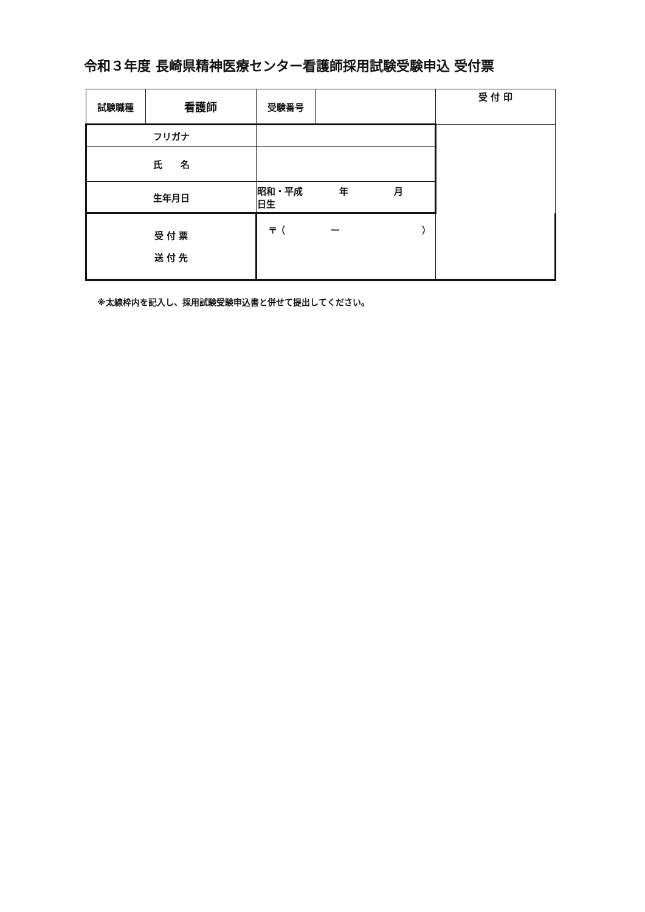令和３年度 長崎県精神医療センター看護師採用試験受験申込 受付票
| 試験職種 | 看護師 | 受験番号 | | 受 付 印 |
| フリガナ | | | | |
| 氏 名 | | | | |
| 生年月日 | | 昭和・平成 年 月 日生 | | |
| 受 付 票 送 付 先 | | 〒（ ー ） | | |
※太線枠内を記入し、採用試験受験申込書と併せて提出してください。